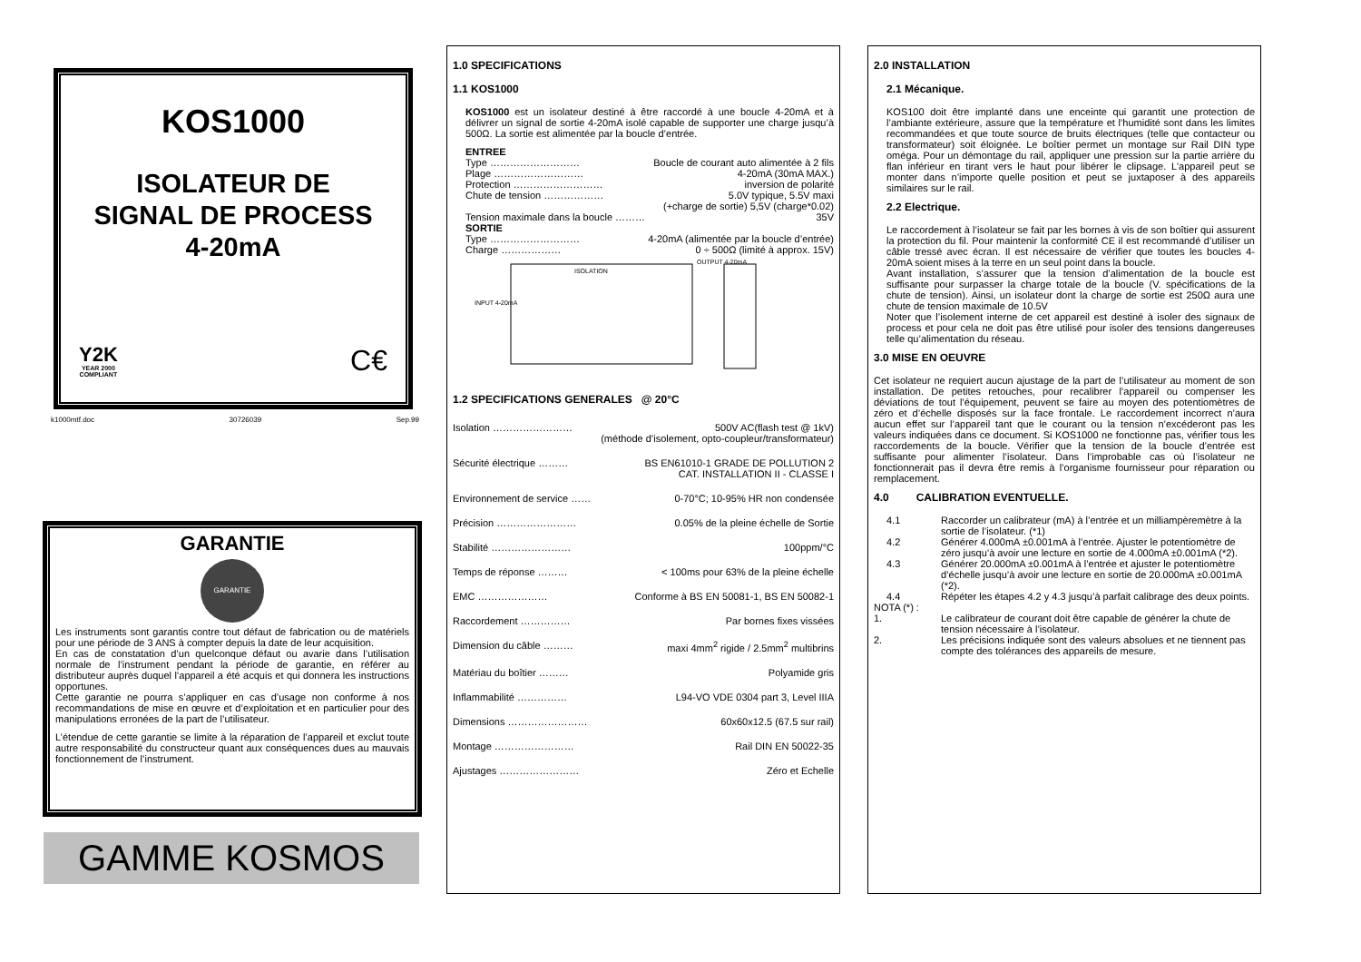KOS1000
ISOLATEUR DE
SIGNAL DE PROCESS
4-20mA
Y2K
YEAR 2000
COMPLIANT
C€
k1000mtf.doc 30726039 Sep.99
GARANTIE
GARANTIE
Les instruments sont garantis contre tout défaut de fabrication ou de matériels pour une période de 3 ANS à compter depuis la date de leur acquisition.
En cas de constatation d’un quelconque défaut ou avarie dans l’utilisation normale de l’instrument pendant la période de garantie, en référer au distributeur auprès duquel l’appareil a été acquis et qui donnera les instructions opportunes.
Cette garantie ne pourra s’appliquer en cas d’usage non conforme à nos recommandations de mise en œuvre et d’exploitation et en particulier pour des manipulations erronées de la part de l’utilisateur.
L’étendue de cette garantie se limite à la réparation de l’appareil et exclut toute autre responsabilité du constructeur quant aux conséquences dues au mauvais fonctionnement de l’instrument.
GAMME KOSMOS
1.0 SPECIFICATIONS
1.1 KOS1000
KOS1000 est un isolateur destiné à être raccordé à une boucle 4-20mA et à délivrer un signal de sortie 4-20mA isolé capable de supporter une charge jusqu’à 500Ω. La sortie est alimentée par la boucle d’entrée.
| ENTREE | |
| Type ……………………… | Boucle de courant auto alimentée à 2 fils |
| Plage ……………………… | 4-20mA (30mA MAX.) |
| Protection ……………………… | inversion de polarité |
| Chute de tension ……………… | 5.0V typique, 5.5V maxi (+charge de sortie) 5,5V (charge*0.02) |
| Tension maximale dans la boucle ……… | 35V |
| SORTIE | |
| Type ……………………… | 4-20mA (alimentée par la boucle d’entrée) |
| Charge ……………… | 0 ÷ 500Ω (limité à approx. 15V) |
ISOLATION
INPUT 4-20mA
OUTPUT 4-20mA
1.2 SPECIFICATIONS GENERALES @ 20°C
| Isolation …………………… | 500V AC(flash test @ 1kV) (méthode d’isolement, opto-coupleur/transformateur) |
| Sécurité électrique ……… | BS EN61010-1 GRADE DE POLLUTION 2 CAT. INSTALLATION II - CLASSE I |
| Environnement de service …… | 0-70°C; 10-95% HR non condensée |
| Précision …………………… | 0.05% de la pleine échelle de Sortie |
| Stabilité …………………… | 100ppm/°C |
| Temps de réponse ……… | < 100ms pour 63% de la pleine échelle |
| EMC ………………… | Conforme à BS EN 50081-1, BS EN 50082-1 |
| Raccordement …………… | Par bornes fixes vissées |
| Dimension du câble ……… | maxi 4mm<sup>2</sup> rigide / 2.5mm<sup>2</sup> multibrins |
| Matériau du boîtier ……… | Polyamide gris |
| Inflammabilité …………… | L94-VO VDE 0304 part 3, Level IIIA |
| Dimensions …………………… | 60x60x12.5 (67.5 sur rail) |
| Montage …………………… | Rail DIN EN 50022-35 |
| Ajustages …………………… | Zéro et Echelle |
2.0 INSTALLATION
2.1 Mécanique.
KOS100 doit être implanté dans une enceinte qui garantit une protection de l’ambiante extérieure, assure que la température et l’humidité sont dans les limites recommandées et que toute source de bruits électriques (telle que contacteur ou transformateur) soit éloignée. Le boîtier permet un montage sur Rail DIN type oméga. Pour un démontage du rail, appliquer une pression sur la partie arrière du flan inférieur en tirant vers le haut pour libérer le clipsage. L’appareil peut se monter dans n’importe quelle position et peut se juxtaposer à des appareils similaires sur le rail.
2.2 Electrique.
Le raccordement à l’isolateur se fait par les bornes à vis de son boîtier qui assurent la protection du fil. Pour maintenir la conformité CE il est recommandé d’utiliser un câble tressé avec écran. Il est nécessaire de vérifier que toutes les boucles 4-20mA soient mises à la terre en un seul point dans la boucle.
Avant installation, s’assurer que la tension d’alimentation de la boucle est suffisante pour surpasser la charge totale de la boucle (V. spécifications de la chute de tension). Ainsi, un isolateur dont la charge de sortie est 250Ω aura une chute de tension maximale de 10.5V
Noter que l’isolement interne de cet appareil est destiné à isoler des signaux de process et pour cela ne doit pas être utilisé pour isoler des tensions dangereuses telle qu’alimentation du réseau.
3.0 MISE EN OEUVRE
Cet isolateur ne requiert aucun ajustage de la part de l’utilisateur au moment de son installation. De petites retouches, pour recalibrer l’appareil ou compenser les déviations de tout l’équipement, peuvent se faire au moyen des potentiomètres de zéro et d’échelle disposés sur la face frontale. Le raccordement incorrect n’aura aucun effet sur l’appareil tant que le courant ou la tension n’excéderont pas les valeurs indiquées dans ce document. Si KOS1000 ne fonctionne pas, vérifier tous les raccordements de la boucle. Vérifier que la tension de la boucle d’entrée est suffisante pour alimenter l’isolateur. Dans l’improbable cas où l’isolateur ne fonctionnerait pas il devra être remis à l’organisme fournisseur pour réparation ou remplacement.
4.0 CALIBRATION EVENTUELLE.
| 4.1 | Raccorder un calibrateur (mA) à l’entrée et un milliampèremètre à la sortie de l’isolateur. (*1) |
| 4.2 | Générer 4.000mA ±0.001mA à l’entrée. Ajuster le potentiomètre de zéro jusqu’à avoir une lecture en sortie de 4.000mA ±0.001mA (*2). |
| 4.3 | Générer 20.000mA ±0.001mA à l’entrée et ajuster le potentiomètre d’échelle jusqu’à avoir une lecture en sortie de 20.000mA ±0.001mA (*2). |
| 4.4 | Répéter les étapes 4.2 y 4.3 jusqu’à parfait calibrage des deux points. |
| NOTA (*) : | |
| 1. | Le calibrateur de courant doit être capable de générer la chute de tension nécessaire à l’isolateur. |
| 2. | Les précisions indiquée sont des valeurs absolues et ne tiennent pas compte des tolérances des appareils de mesure. |